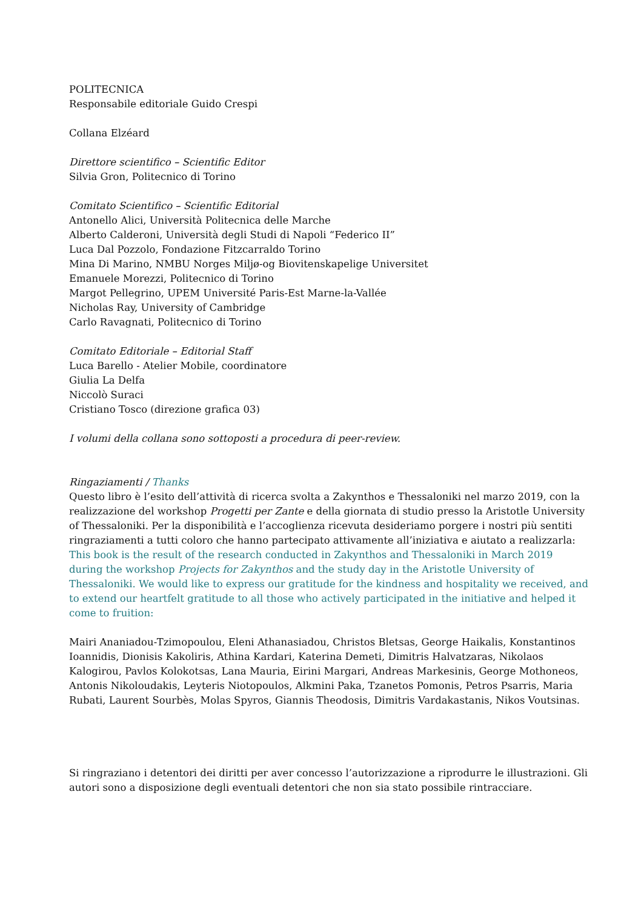POLITECNICA
Responsabile editoriale Guido Crespi
Collana Elzéard
Direttore scientifico – Scientific Editor
Silvia Gron, Politecnico di Torino
Comitato Scientifico – Scientific Editorial
Antonello Alici, Università Politecnica delle Marche
Alberto Calderoni, Università degli Studi di Napoli “Federico II”
Luca Dal Pozzolo, Fondazione Fitzcarraldo Torino
Mina Di Marino, NMBU Norges Miljø-og Biovitenskapelige Universitet
Emanuele Morezzi, Politecnico di Torino
Margot Pellegrino, UPEM Université Paris-Est Marne-la-Vallée
Nicholas Ray, University of Cambridge
Carlo Ravagnati, Politecnico di Torino
Comitato Editoriale – Editorial Staff
Luca Barello - Atelier Mobile, coordinatore
Giulia La Delfa
Niccolò Suraci
Cristiano Tosco (direzione grafica 03)
I volumi della collana sono sottoposti a procedura di peer-review.
Ringaziamenti / Thanks
Questo libro è l’esito dell’attività di ricerca svolta a Zakynthos e Thessaloniki nel marzo 2019, con la realizzazione del workshop Progetti per Zante e della giornata di studio presso la Aristotle University of Thessaloniki. Per la disponibilità e l’accoglienza ricevuta desideriamo porgere i nostri più sentiti ringraziamenti a tutti coloro che hanno partecipato attivamente all’iniziativa e aiutato a realizzarla:
This book is the result of the research conducted in Zakynthos and Thessaloniki in March 2019 during the workshop Projects for Zakynthos and the study day in the Aristotle University of Thessaloniki. We would like to express our gratitude for the kindness and hospitality we received, and to extend our heartfelt gratitude to all those who actively participated in the initiative and helped it come to fruition:
Mairi Ananiadou-Tzimopoulou, Eleni Athanasiadou, Christos Bletsas, George Haikalis, Konstantinos Ioannidis, Dionisis Kakoliris, Athina Kardari, Katerina Demeti, Dimitris Halvatzaras, Nikolaos Kalogirou, Pavlos Kolokotsas, Lana Mauria, Eirini Margari, Andreas Markesinis, George Mothoneos, Antonis Nikoloudakis, Leyteris Niotopoulos, Alkmini Paka, Tzanetos Pomonis, Petros Psarris, Maria Rubati, Laurent Sourbès, Molas Spyros, Giannis Theodosis, Dimitris Vardakastanis, Nikos Voutsinas.
Si ringraziano i detentori dei diritti per aver concesso l’autorizzazione a riprodurre le illustrazioni. Gli autori sono a disposizione degli eventuali detentori che non sia stato possibile rintracciare.